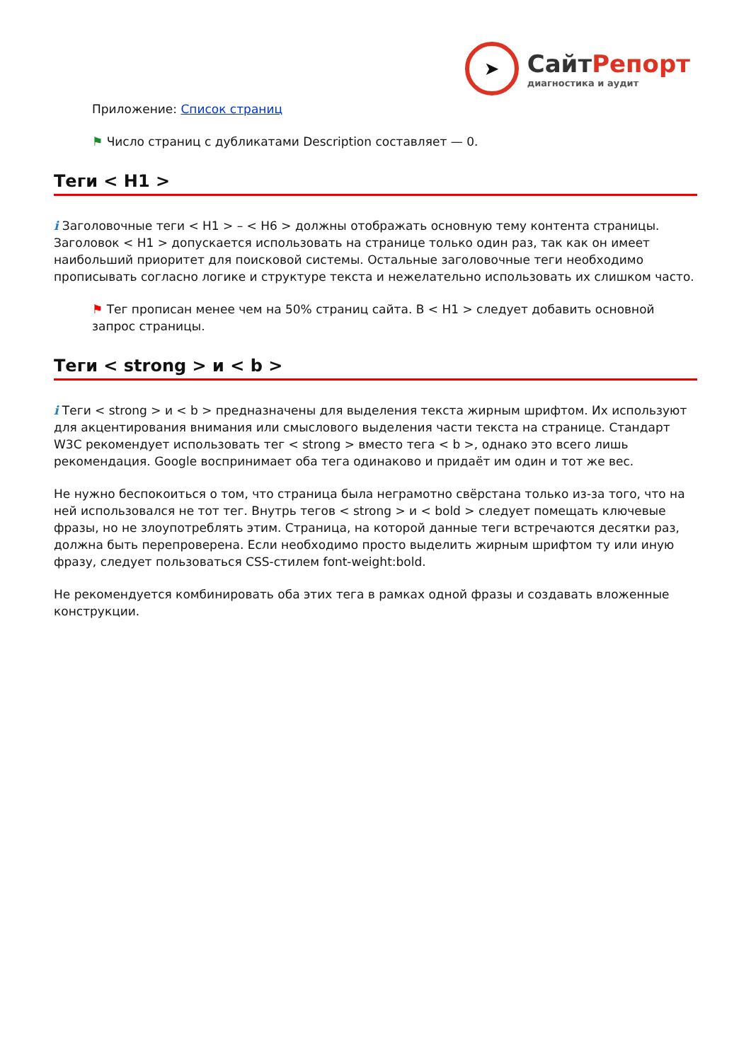➤
СайтРепорт
диагностика и аудит
Приложение: Список страниц
⚑ Число страниц с дубликатами Description составляет — 0.
Теги < H1 >
i Заголовочные теги < H1 > – < H6 > должны отображать основную тему контента страницы. Заголовок < H1 > допускается использовать на странице только один раз, так как он имеет наибольший приоритет для поисковой системы. Остальные заголовочные теги необходимо прописывать согласно логике и структуре текста и нежелательно использовать их слишком часто.
⚑ Тег прописан менее чем на 50% страниц сайта. В < H1 > следует добавить основной запрос страницы.
Теги < strong > и < b >
i Теги < strong > и < b > предназначены для выделения текста жирным шрифтом. Их используют для акцентирования внимания или смыслового выделения части текста на странице. Стандарт W3C рекомендует использовать тег < strong > вместо тега < b >, однако это всего лишь рекомендация. Google воспринимает оба тега одинаково и придаёт им один и тот же вес.
Не нужно беспокоиться о том, что страница была неграмотно свёрстана только из-за того, что на ней использовался не тот тег. Внутрь тегов < strong > и < bold > следует помещать ключевые фразы, но не злоупотреблять этим. Страница, на которой данные теги встречаются десятки раз, должна быть перепроверена. Если необходимо просто выделить жирным шрифтом ту или иную фразу, следует пользоваться CSS-стилем font-weight:bold.
Не рекомендуется комбинировать оба этих тега в рамках одной фразы и создавать вложенные конструкции.